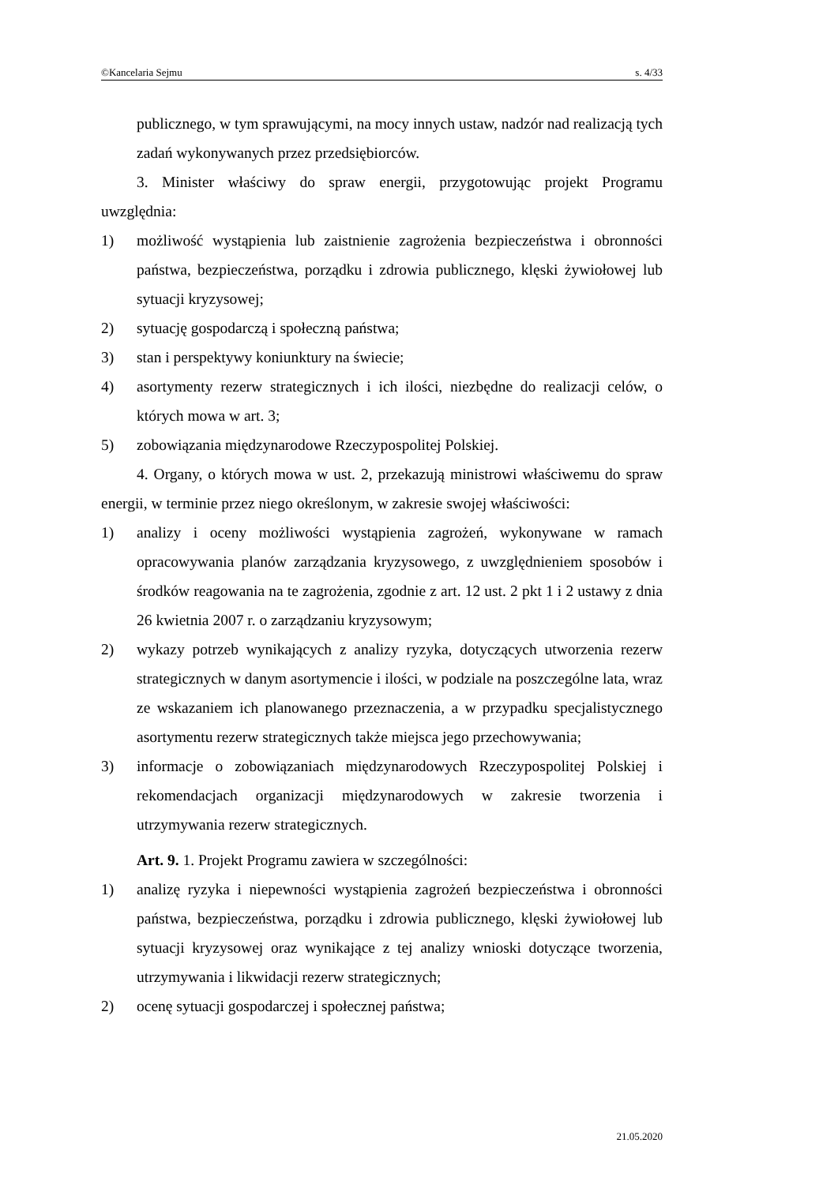©Kancelaria Sejmu s. 4/33
publicznego, w tym sprawującymi, na mocy innych ustaw, nadzór nad realizacją tych zadań wykonywanych przez przedsiębiorców.
3. Minister właściwy do spraw energii, przygotowując projekt Programu uwzględnia:
1) możliwość wystąpienia lub zaistnienie zagrożenia bezpieczeństwa i obronności państwa, bezpieczeństwa, porządku i zdrowia publicznego, klęski żywiołowej lub sytuacji kryzysowej;
2) sytuację gospodarczą i społeczną państwa;
3) stan i perspektywy koniunktury na świecie;
4) asortymenty rezerw strategicznych i ich ilości, niezbędne do realizacji celów, o których mowa w art. 3;
5) zobowiązania międzynarodowe Rzeczypospolitej Polskiej.
4. Organy, o których mowa w ust. 2, przekazują ministrowi właściwemu do spraw energii, w terminie przez niego określonym, w zakresie swojej właściwości:
1) analizy i oceny możliwości wystąpienia zagrożeń, wykonywane w ramach opracowywania planów zarządzania kryzysowego, z uwzględnieniem sposobów i środków reagowania na te zagrożenia, zgodnie z art. 12 ust. 2 pkt 1 i 2 ustawy z dnia 26 kwietnia 2007 r. o zarządzaniu kryzysowym;
2) wykazy potrzeb wynikających z analizy ryzyka, dotyczących utworzenia rezerw strategicznych w danym asortymencie i ilości, w podziale na poszczególne lata, wraz ze wskazaniem ich planowanego przeznaczenia, a w przypadku specjalistycznego asortymentu rezerw strategicznych także miejsca jego przechowywania;
3) informacje o zobowiązaniach międzynarodowych Rzeczypospolitej Polskiej i rekomendacjach organizacji międzynarodowych w zakresie tworzenia i utrzymywania rezerw strategicznych.
Art. 9. 1. Projekt Programu zawiera w szczególności:
1) analizę ryzyka i niepewności wystąpienia zagrożeń bezpieczeństwa i obronności państwa, bezpieczeństwa, porządku i zdrowia publicznego, klęski żywiołowej lub sytuacji kryzysowej oraz wynikające z tej analizy wnioski dotyczące tworzenia, utrzymywania i likwidacji rezerw strategicznych;
2) ocenę sytuacji gospodarczej i społecznej państwa;
21.05.2020